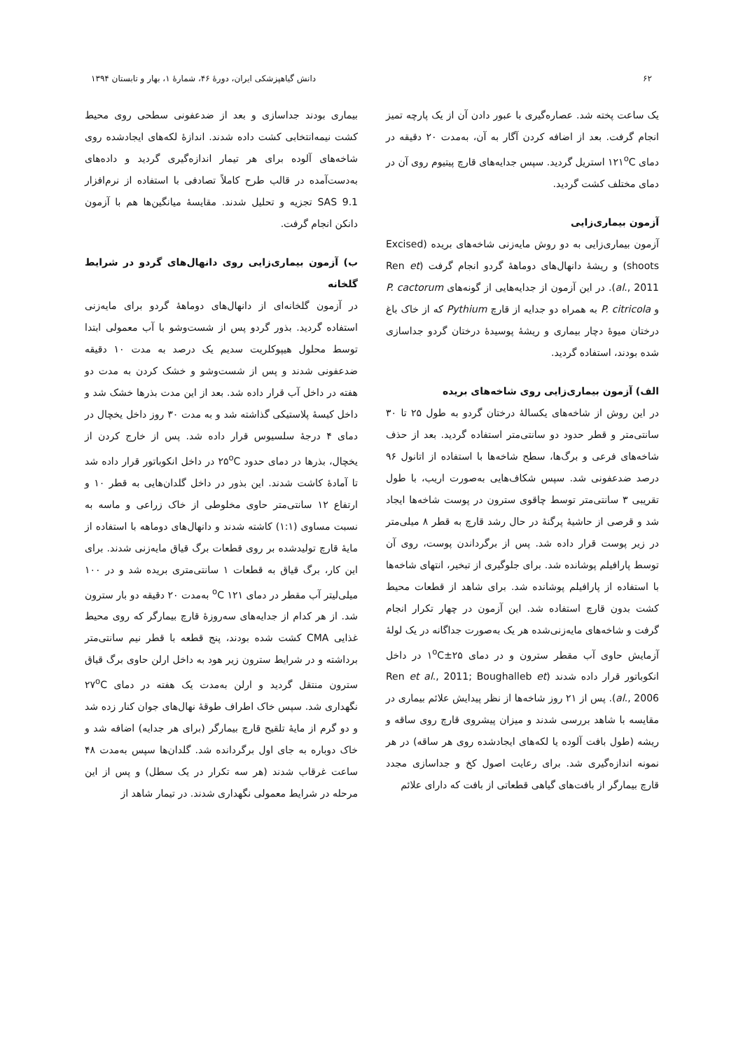۶۲ دانش گیاهپزشکی ایران، دورهٔ ۴۶، شمارهٔ ۱، بهار و تابستان ۱۳۹۴
یک ساعت پخته شد. عصاره‌گیری با عبور دادن آن از یک پارچه تمیز انجام گرفت. بعد از اضافه کردن آگار به آن، به‌مدت ۲۰ دقیقه در دمای ۱۲۱<sup>o</sup>C استریل گردید. سپس جدایه‌های قارچ پیتیوم روی آن در دمای مختلف کشت گردید.
آزمون بیماری‌زایی
آزمون بیماری‌زایی به دو روش مایه‌زنی شاخه‌های بریده (Excised shoots) و ریشهٔ دانهال‌های دوماههٔ گردو انجام گرفت (Ren et al., 2011). در این آزمون از جدایه‌هایی از گونه‌های P. cactorum و P. citricola به همراه دو جدایه از قارچ Pythium که از خاک باغ درختان میوهٔ دچار بیماری و ریشهٔ پوسیدهٔ درختان گردو جداسازی شده بودند، استفاده گردید.
الف) آزمون بیماری‌زایی روی شاخه‌های بریده
در این روش از شاخه‌های یکسالهٔ درختان گردو به طول ۲۵ تا ۳۰ سانتی‌متر و قطر حدود دو سانتی‌متر استفاده گردید. بعد از حذف شاخه‌های فرعی و برگ‌ها، سطح شاخه‌ها با استفاده از اتانول ۹۶ درصد ضدعفونی شد. سپس شکاف‌هایی به‌صورت اریب، با طول تقریبی ۳ سانتی‌متر توسط چاقوی سترون در پوست شاخه‌ها ایجاد شد و قرصی از حاشیهٔ پرگنهٔ در حال رشد قارچ به قطر ۸ میلی‌متر در زیر پوست قرار داده شد. پس از برگرداندن پوست، روی آن توسط پارافیلم پوشانده شد. برای جلوگیری از تبخیر، انتهای شاخه‌ها با استفاده از پارافیلم پوشانده شد. برای شاهد از قطعات محیط کشت بدون قارچ استفاده شد. این آزمون در چهار تکرار انجام گرفت و شاخه‌های مایه‌زنی‌شده هر یک به‌صورت جداگانه در یک لولهٔ آزمایش حاوی آب مقطر سترون و در دمای ۲۵±۱<sup>o</sup>C در داخل انکوباتور قرار داده شدند (Ren et al., 2011; Boughalleb et al., 2006). پس از ۲۱ روز شاخه‌ها از نظر پیدایش علائم بیماری در مقایسه با شاهد بررسی شدند و میزان پیشروی قارچ روی ساقه و ریشه (طول بافت آلوده یا لکه‌های ایجادشده روی هر ساقه) در هر نمونه اندازه‌گیری شد. برای رعایت اصول کخ و جداسازی مجدد قارچ بیمارگر از بافت‌های گیاهی قطعاتی از بافت که دارای علائم
بیماری بودند جداسازی و بعد از ضدعفونی سطحی روی محیط کشت نیمه‌انتخابی کشت داده شدند. اندازهٔ لکه‌های ایجادشده روی شاخه‌های آلوده برای هر تیمار اندازه‌گیری گردید و داده‌های به‌دست‌آمده در قالب طرح کاملاً تصادفی با استفاده از نرم‌افزار SAS 9.1 تجزیه و تحلیل شدند. مقایسهٔ میانگین‌ها هم با آزمون دانکن انجام گرفت.
ب) آزمون بیماری‌زایی روی دانهال‌های گردو در شرایط گلخانه
در آزمون گلخانه‌ای از دانهال‌های دوماههٔ گردو برای مایه‌زنی استفاده گردید. بذور گردو پس از شست‌وشو با آب معمولی ابتدا توسط محلول هیپوکلریت سدیم یک درصد به مدت ۱۰ دقیقه ضدعفونی شدند و پس از شست‌وشو و خشک کردن به مدت دو هفته در داخل آب قرار داده شد. بعد از این مدت بذرها خشک شد و داخل کیسهٔ پلاستیکی گذاشته شد و به مدت ۳۰ روز داخل یخچال در دمای ۴ درجهٔ سلسیوس قرار داده شد. پس از خارج کردن از یخچال، بذرها در دمای حدود ۲۵<sup>o</sup>C در داخل انکوباتور قرار داده شد تا آمادهٔ کاشت شدند. این بذور در داخل گلدان‌هایی به قطر ۱۰ و ارتفاع ۱۲ سانتی‌متر حاوی مخلوطی از خاک زراعی و ماسه به نسبت مساوی (۱:۱) کاشته شدند و دانهال‌های دوماهه با استفاده از مایهٔ قارچ تولیدشده بر روی قطعات برگ قیاق مایه‌زنی شدند. برای این کار، برگ قیاق به قطعات ۱ سانتی‌متری بریده شد و در ۱۰۰ میلی‌لیتر آب مقطر در دمای ۱۲۱ <sup>o</sup>C به‌مدت ۲۰ دقیقه دو بار سترون شد. از هر کدام از جدایه‌های سه‌روزهٔ قارچ بیمارگر که روی محیط غذایی CMA کشت شده بودند، پنج قطعه با قطر نیم سانتی‌متر برداشته و در شرایط سترون زیر هود به داخل ارلن حاوی برگ قیاق سترون منتقل گردید و ارلن به‌مدت یک هفته در دمای ۲۷<sup>o</sup>C نگهداری شد. سپس خاک اطراف طوقهٔ نهال‌های جوان کنار زده شد و دو گرم از مایهٔ تلقیح قارچ بیمارگر (برای هر جدایه) اضافه شد و خاک دوباره به جای اول برگردانده شد. گلدان‌ها سپس به‌مدت ۴۸ ساعت غرقاب شدند (هر سه تکرار در یک سطل) و پس از این مرحله در شرایط معمولی نگهداری شدند. در تیمار شاهد از